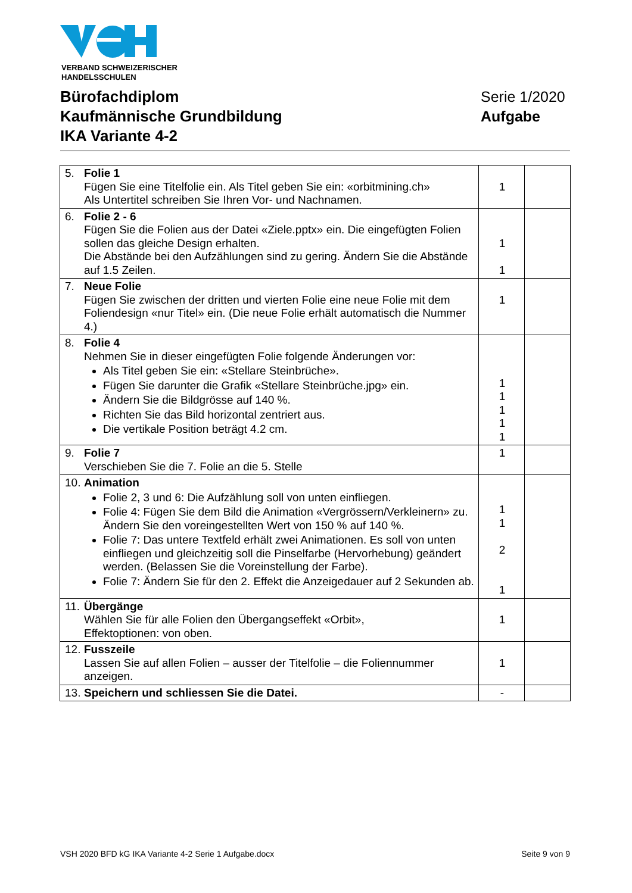VERBAND SCHWEIZERISCHER
HANDELSSCHULEN
Bürofachdiplom
Kaufmännische Grundbildung
IKA Variante 4-2
Serie 1/2020
Aufgabe
| 5. Folie 1 Fügen Sie eine Titelfolie ein. Als Titel geben Sie ein: «orbitmining.ch» Als Untertitel schreiben Sie Ihren Vor- und Nachnamen. | 1 | |
| 6. Folie 2 - 6 Fügen Sie die Folien aus der Datei «Ziele.pptx» ein. Die eingefügten Folien sollen das gleiche Design erhalten. Die Abstände bei den Aufzählungen sind zu gering. Ändern Sie die Abstände auf 1.5 Zeilen. | 1 1 | |
| 7. Neue Folie Fügen Sie zwischen der dritten und vierten Folie eine neue Folie mit dem Foliendesign «nur Titel» ein. (Die neue Folie erhält automatisch die Nummer 4.) | 1 | |
| 8. Folie 4 Nehmen Sie in dieser eingefügten Folie folgende Änderungen vor: Als Titel geben Sie ein: «Stellare Steinbrüche». Fügen Sie darunter die Grafik «Stellare Steinbrüche.jpg» ein. Ändern Sie die Bildgrösse auf 140 %. Richten Sie das Bild horizontal zentriert aus. Die vertikale Position beträgt 4.2 cm. | 1 1 1 1 1 | |
| 9. Folie 7 Verschieben Sie die 7. Folie an die 5. Stelle | 1 | |
| 10. Animation Folie 2, 3 und 6: Die Aufzählung soll von unten einfliegen. Folie 4: Fügen Sie dem Bild die Animation «Vergrössern/Verkleinern» zu. Ändern Sie den voreingestellten Wert von 150 % auf 140 %. Folie 7: Das untere Textfeld erhält zwei Animationen. Es soll von unten einfliegen und gleichzeitig soll die Pinselfarbe (Hervorhebung) geändert werden. (Belassen Sie die Voreinstellung der Farbe). Folie 7: Ändern Sie für den 2. Effekt die Anzeigedauer auf 2 Sekunden ab. | 1 1 2 1 | |
| 11. Übergänge Wählen Sie für alle Folien den Übergangseffekt «Orbit», Effektoptionen: von oben. | 1 | |
| 12. Fusszeile Lassen Sie auf allen Folien – ausser der Titelfolie – die Foliennummer anzeigen. | 1 | |
| 13. Speichern und schliessen Sie die Datei. | - | |
VSH 2020 BFD kG IKA Variante 4-2 Serie 1 Aufgabe.docx Seite 9 von 9